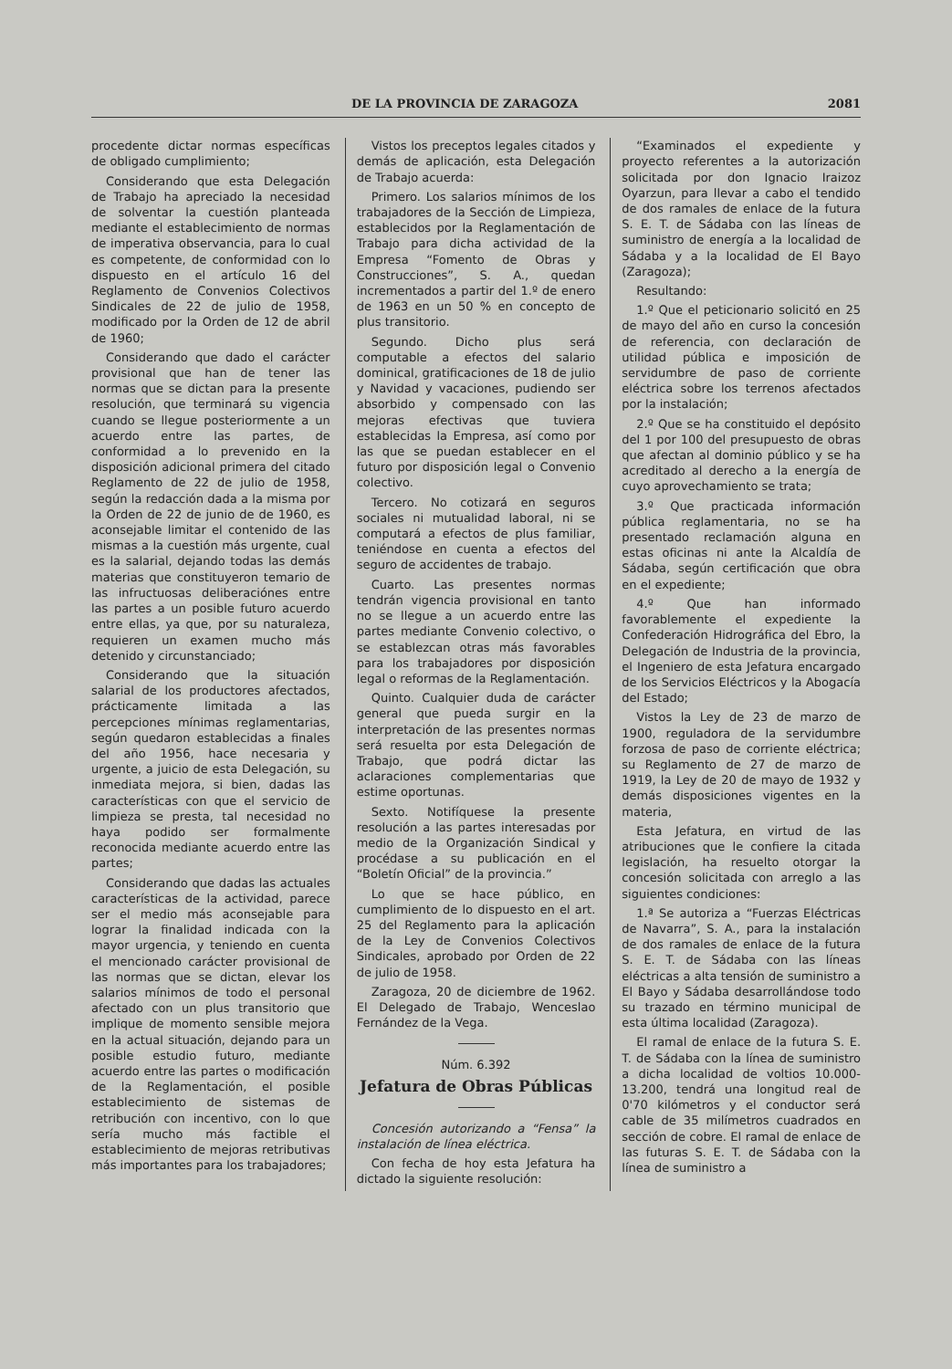DE LA PROVINCIA DE ZARAGOZA 2081
procedente dictar normas específicas de obligado cumplimiento;
Considerando que esta Delegación de Trabajo ha apreciado la necesidad de solventar la cuestión planteada mediante el establecimiento de normas de imperativa observancia, para lo cual es competente, de conformidad con lo dispuesto en el artículo 16 del Reglamento de Convenios Colectivos Sindicales de 22 de julio de 1958, modificado por la Orden de 12 de abril de 1960;
Considerando que dado el carácter provisional que han de tener las normas que se dictan para la presente resolución, que terminará su vigencia cuando se llegue posteriormente a un acuerdo entre las partes, de conformidad a lo prevenido en la disposición adicional primera del citado Reglamento de 22 de julio de 1958, según la redacción dada a la misma por la Orden de 22 de junio de de 1960, es aconsejable limitar el contenido de las mismas a la cuestión más urgente, cual es la salarial, dejando todas las demás materias que constituyeron temario de las infructuosas deliberaciónes entre las partes a un posible futuro acuerdo entre ellas, ya que, por su naturaleza, requieren un examen mucho más detenido y circunstanciado;
Considerando que la situación salarial de los productores afectados, prácticamente limitada a las percepciones mínimas reglamentarias, según quedaron establecidas a finales del año 1956, hace necesaria y urgente, a juicio de esta Delegación, su inmediata mejora, si bien, dadas las características con que el servicio de limpieza se presta, tal necesidad no haya podido ser formalmente reconocida mediante acuerdo entre las partes;
Considerando que dadas las actuales características de la actividad, parece ser el medio más aconsejable para lograr la finalidad indicada con la mayor urgencia, y teniendo en cuenta el mencionado carácter provisional de las normas que se dictan, elevar los salarios mínimos de todo el personal afectado con un plus transitorio que implique de momento sensible mejora en la actual situación, dejando para un posible estudio futuro, mediante acuerdo entre las partes o modificación de la Reglamentación, el posible establecimiento de sistemas de retribución con incentivo, con lo que sería mucho más factible el establecimiento de mejoras retributivas más importantes para los trabajadores;
Vistos los preceptos legales citados y demás de aplicación, esta Delegación de Trabajo acuerda:
Primero. Los salarios mínimos de los trabajadores de la Sección de Limpieza, establecidos por la Reglamentación de Trabajo para dicha actividad de la Empresa “Fomento de Obras y Construcciones”, S. A., quedan incrementados a partir del 1.º de enero de 1963 en un 50 % en concepto de plus transitorio.
Segundo. Dicho plus será computable a efectos del salario dominical, gratificaciones de 18 de julio y Navidad y vacaciones, pudiendo ser absorbido y compensado con las mejoras efectivas que tuviera establecidas la Empresa, así como por las que se puedan establecer en el futuro por disposición legal o Convenio colectivo.
Tercero. No cotizará en seguros sociales ni mutualidad laboral, ni se computará a efectos de plus familiar, teniéndose en cuenta a efectos del seguro de accidentes de trabajo.
Cuarto. Las presentes normas tendrán vigencia provisional en tanto no se llegue a un acuerdo entre las partes mediante Convenio colectivo, o se establezcan otras más favorables para los trabajadores por disposición legal o reformas de la Reglamentación.
Quinto. Cualquier duda de carácter general que pueda surgir en la interpretación de las presentes normas será resuelta por esta Delegación de Trabajo, que podrá dictar las aclaraciones complementarias que estime oportunas.
Sexto. Notifíquese la presente resolución a las partes interesadas por medio de la Organización Sindical y procédase a su publicación en el “Boletín Oficial” de la provincia.”
Lo que se hace público, en cumplimiento de lo dispuesto en el art. 25 del Reglamento para la aplicación de la Ley de Convenios Colectivos Sindicales, aprobado por Orden de 22 de julio de 1958.
Zaragoza, 20 de diciembre de 1962. El Delegado de Trabajo, Wenceslao Fernández de la Vega.
Núm. 6.392
Jefatura de Obras Públicas
Concesión autorizando a “Fensa” la instalación de línea eléctrica.
Con fecha de hoy esta Jefatura ha dictado la siguiente resolución:
“Examinados el expediente y proyecto referentes a la autorización solicitada por don Ignacio Iraizoz Oyarzun, para llevar a cabo el tendido de dos ramales de enlace de la futura S. E. T. de Sádaba con las líneas de suministro de energía a la localidad de Sádaba y a la localidad de El Bayo (Zaragoza);
Resultando:
1.º Que el peticionario solicitó en 25 de mayo del año en curso la concesión de referencia, con declaración de utilidad pública e imposición de servidumbre de paso de corriente eléctrica sobre los terrenos afectados por la instalación;
2.º Que se ha constituido el depósito del 1 por 100 del presupuesto de obras que afectan al dominio público y se ha acreditado al derecho a la energía de cuyo aprovechamiento se trata;
3.º Que practicada información pública reglamentaria, no se ha presentado reclamación alguna en estas oficinas ni ante la Alcaldía de Sádaba, según certificación que obra en el expediente;
4.º Que han informado favorablemente el expediente la Confederación Hidrográfica del Ebro, la Delegación de Industria de la provincia, el Ingeniero de esta Jefatura encargado de los Servicios Eléctricos y la Abogacía del Estado;
Vistos la Ley de 23 de marzo de 1900, reguladora de la servidumbre forzosa de paso de corriente eléctrica; su Reglamento de 27 de marzo de 1919, la Ley de 20 de mayo de 1932 y demás disposiciones vigentes en la materia,
Esta Jefatura, en virtud de las atribuciones que le confiere la citada legislación, ha resuelto otorgar la concesión solicitada con arreglo a las siguientes condiciones:
1.ª Se autoriza a “Fuerzas Eléctricas de Navarra”, S. A., para la instalación de dos ramales de enlace de la futura S. E. T. de Sádaba con las líneas eléctricas a alta tensión de suministro a El Bayo y Sádaba desarrollándose todo su trazado en término municipal de esta última localidad (Zaragoza).
El ramal de enlace de la futura S. E. T. de Sádaba con la línea de suministro a dicha localidad de voltios 10.000-13.200, tendrá una longitud real de 0'70 kilómetros y el conductor será cable de 35 milímetros cuadrados en sección de cobre. El ramal de enlace de las futuras S. E. T. de Sádaba con la línea de suministro a